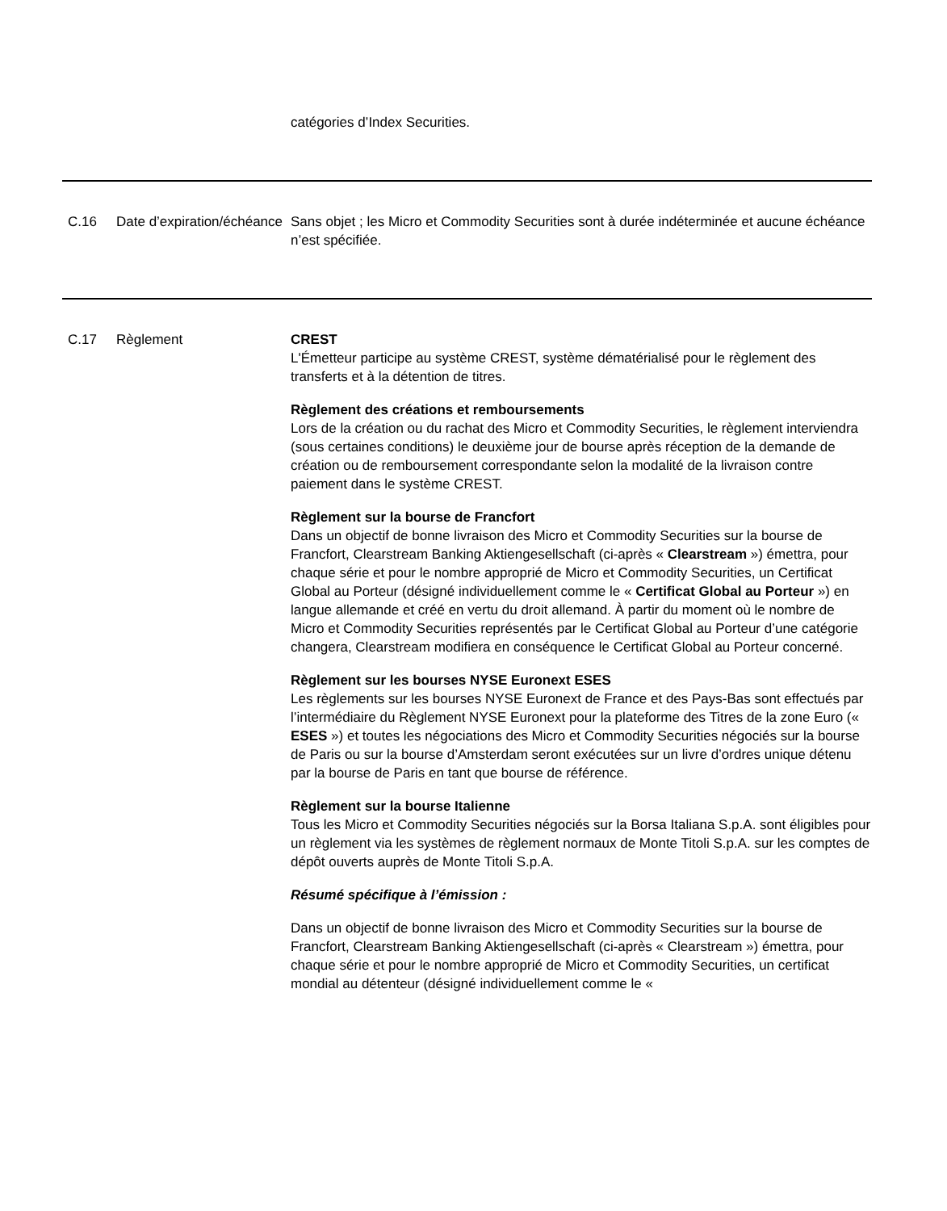| | | catégories d’Index Securities. |
| C.16 | Date d’expiration/échéance | Sans objet ; les Micro et Commodity Securities sont à durée indéterminée et aucune échéance n’est spécifiée. |
| C.17 | Règlement | CREST L'Émetteur participe au système CREST, système dématérialisé pour le règlement des transferts et à la détention de titres. Règlement des créations et remboursements Lors de la création ou du rachat des Micro et Commodity Securities, le règlement interviendra (sous certaines conditions) le deuxième jour de bourse après réception de la demande de création ou de remboursement correspondante selon la modalité de la livraison contre paiement dans le système CREST. Règlement sur la bourse de Francfort Dans un objectif de bonne livraison des Micro et Commodity Securities sur la bourse de Francfort, Clearstream Banking Aktiengesellschaft (ci-après « Clearstream ») émettra, pour chaque série et pour le nombre approprié de Micro et Commodity Securities, un Certificat Global au Porteur (désigné individuellement comme le « Certificat Global au Porteur ») en langue allemande et créé en vertu du droit allemand. À partir du moment où le nombre de Micro et Commodity Securities représentés par le Certificat Global au Porteur d’une catégorie changera, Clearstream modifiera en conséquence le Certificat Global au Porteur concerné. Règlement sur les bourses NYSE Euronext ESES Les règlements sur les bourses NYSE Euronext de France et des Pays-Bas sont effectués par l’intermédiaire du Règlement NYSE Euronext pour la plateforme des Titres de la zone Euro (« ESES ») et toutes les négociations des Micro et Commodity Securities négociés sur la bourse de Paris ou sur la bourse d’Amsterdam seront exécutées sur un livre d’ordres unique détenu par la bourse de Paris en tant que bourse de référence. Règlement sur la bourse Italienne Tous les Micro et Commodity Securities négociés sur la Borsa Italiana S.p.A. sont éligibles pour un règlement via les systèmes de règlement normaux de Monte Titoli S.p.A. sur les comptes de dépôt ouverts auprès de Monte Titoli S.p.A. Résumé spécifique à l’émission : Dans un objectif de bonne livraison des Micro et Commodity Securities sur la bourse de Francfort, Clearstream Banking Aktiengesellschaft (ci-après « Clearstream ») émettra, pour chaque série et pour le nombre approprié de Micro et Commodity Securities, un certificat mondial au détenteur (désigné individuellement comme le « |